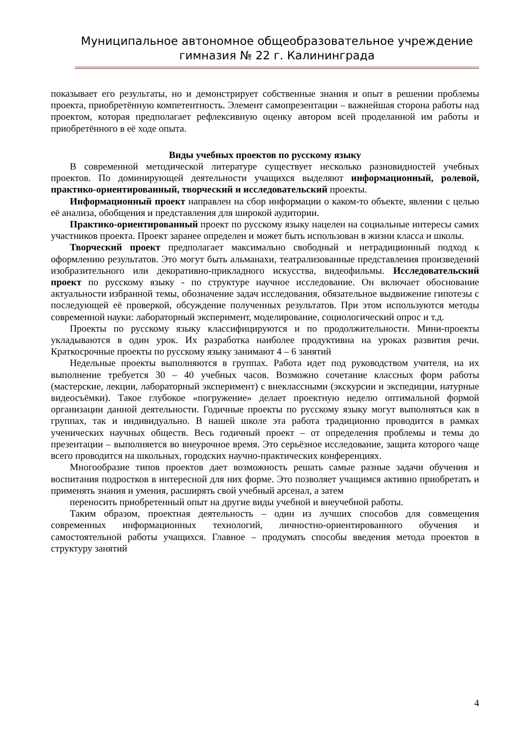Муниципальное автономное общеобразовательное учреждение
гимназия № 22 г. Калининграда
показывает его результаты, но и демонстрирует собственные знания и опыт в решении проблемы проекта, приобретённую компетентность. Элемент самопрезентации – важнейшая сторона работы над проектом, которая предполагает рефлексивную оценку автором всей проделанной им работы и приобретённого в её ходе опыта.
Виды учебных проектов по русскому языку
В современной методической литературе существует несколько разновидностей учебных проектов. По доминирующей деятельности учащихся выделяют информационный, ролевой, практико-ориентированный, творческий и исследовательский проекты.
Информационный проект направлен на сбор информации о каком-то объекте, явлении с целью её анализа, обобщения и представления для широкой аудитории.
Практико-ориентированный проект по русскому языку нацелен на социальные интересы самих участников проекта. Проект заранее определен и может быть использован в жизни класса и школы.
Творческий проект предполагает максимально свободный и нетрадиционный подход к оформлению результатов. Это могут быть альманахи, театрализованные представления произведений изобразительного или декоративно-прикладного искусства, видеофильмы. Исследовательский проект по русскому языку - по структуре научное исследование. Он включает обоснование актуальности избранной темы, обозначение задач исследования, обязательное выдвижение гипотезы с последующей её проверкой, обсуждение полученных результатов. При этом используются методы современной науки: лабораторный эксперимент, моделирование, социологический опрос и т.д.
Проекты по русскому языку классифицируются и по продолжительности. Мини-проекты укладываются в один урок. Их разработка наиболее продуктивна на уроках развития речи. Краткосрочные проекты по русскому языку занимают 4 – 6 занятий
Недельные проекты выполняются в группах. Работа идет под руководством учителя, на их выполнение требуется 30 – 40 учебных часов. Возможно сочетание классных форм работы (мастерские, лекции, лабораторный эксперимент) с внеклассными (экскурсии и экспедиции, натурные видеосъёмки). Такое глубокое «погружение» делает проектную неделю оптимальной формой организации данной деятельности. Годичные проекты по русскому языку могут выполняться как в группах, так и индивидуально. В нашей школе эта работа традиционно проводится в рамках ученических научных обществ. Весь годичный проект – от определения проблемы и темы до презентации – выполняется во внеурочное время. Это серьёзное исследование, защита которого чаще всего проводится на школьных, городских научно-практических конференциях.
Многообразие типов проектов дает возможность решать самые разные задачи обучения и воспитания подростков в интересной для них форме. Это позволяет учащимся активно приобретать и применять знания и умения, расширять свой учебный арсенал, а затем
переносить приобретенный опыт на другие виды учебной и внеучебной работы.
Таким образом, проектная деятельность – один из лучших способов для совмещения современных информационных технологий, личностно-ориентированного обучения и самостоятельной работы учащихся. Главное – продумать способы введения метода проектов в структуру занятий
4